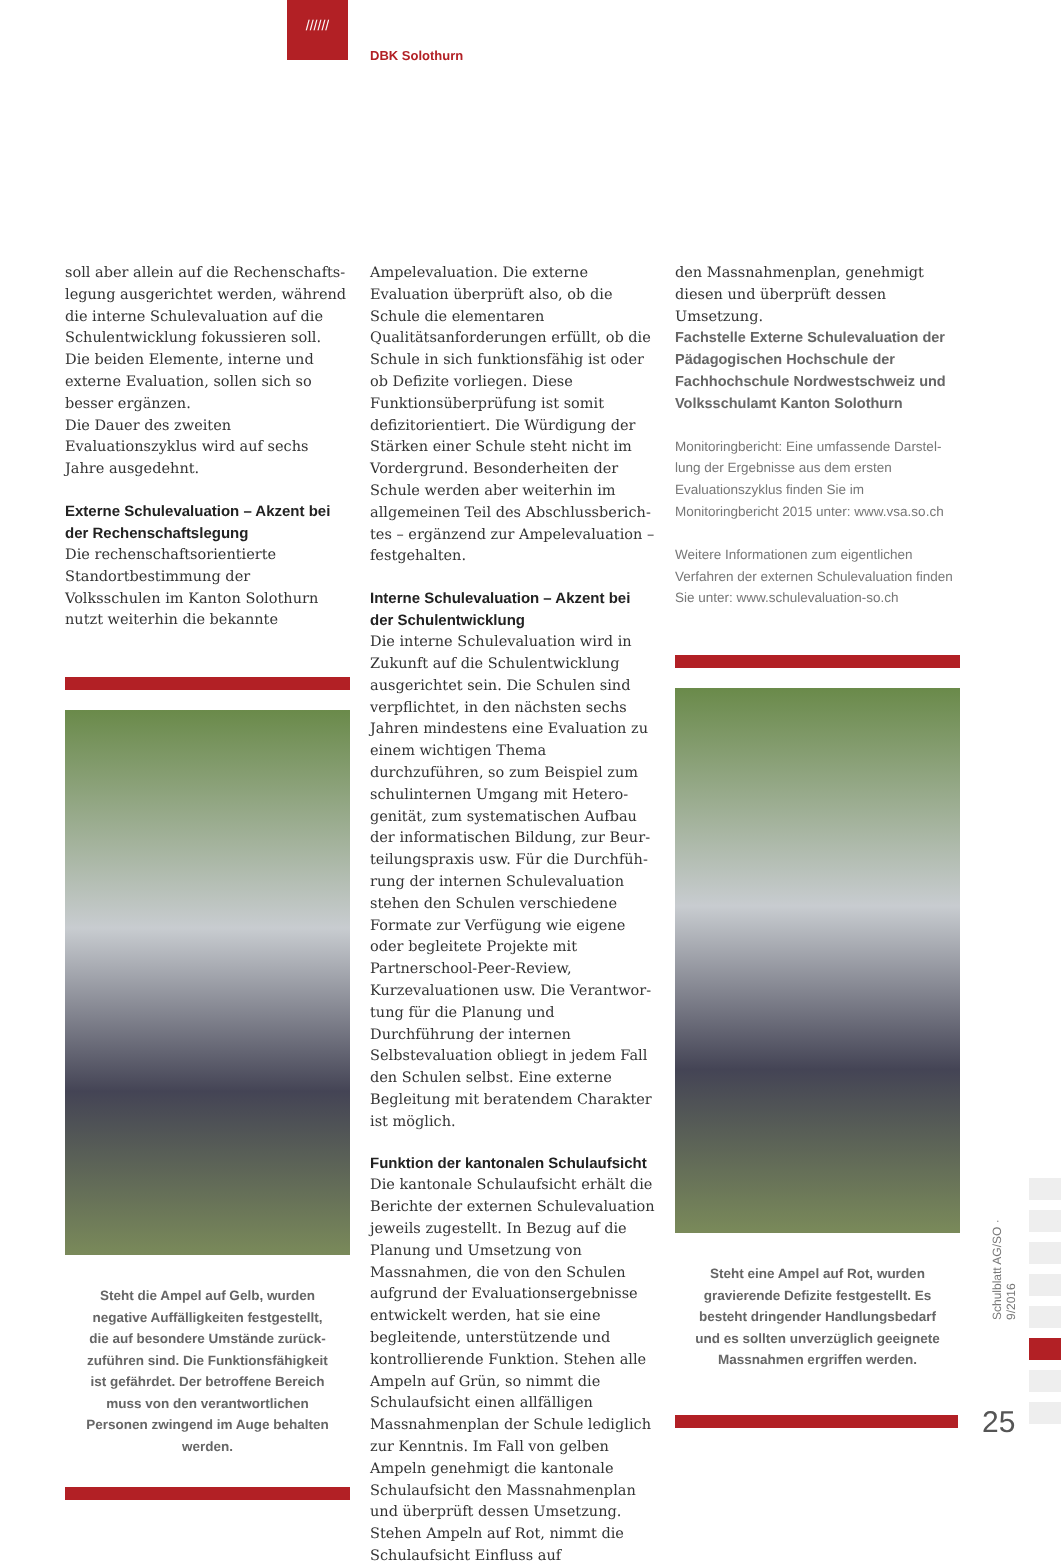//////
DBK Solothurn
soll aber allein auf die Rechenschafts­legung ausgerichtet werden, während die interne Schulevaluation auf die Schulentwicklung fokussieren soll. Die beiden Elemente, interne und externe Evaluation, sollen sich so besser er­gänzen.
Die Dauer des zweiten Evaluationszyklus wird auf sechs Jahre ausgedehnt.
Externe Schulevaluation – Akzent bei der Rechenschaftslegung
Die rechenschaftsorientierte Standort­bestimmung der Volksschulen im Kanton Solothurn nutzt weiterhin die bekannte
Steht die Ampel auf Gelb, wurden negative Auffälligkeiten festgestellt, die auf besondere Umstände zurück­zuführen sind. Die Funktionsfähigkeit ist gefährdet. Der betroffene Bereich muss von den verantwortlichen Personen zwingend im Auge behalten werden.
Ampelevaluation. Die externe Evaluation überprüft also, ob die Schule die elemen­taren Qualitätsanforderungen erfüllt, ob die Schule in sich funktionsfähig ist oder ob Defizite vorliegen. Diese Funktions­überprüfung ist somit defizitorientiert. Die Würdigung der Stärken einer Schule steht nicht im Vordergrund. Besonder­heiten der Schule werden aber weiterhin im allgemeinen Teil des Abschlussberich­tes – ergänzend zur Ampelevaluation – festgehalten.
Interne Schulevaluation – Akzent bei der Schulentwicklung
Die interne Schulevaluation wird in Zu­kunft auf die Schulentwicklung ausge­richtet sein. Die Schulen sind verpflich­tet, in den nächsten sechs Jahren mindes­tens eine Evaluation zu einem wichtigen Thema durchzuführen, so zum Beispiel zum schulinternen Umgang mit Hetero­genität, zum systematischen Aufbau der informatischen Bildung, zur Beur­teilungspraxis usw. Für die Durchfüh­rung der internen Schulevaluation stehen den Schulen verschiedene Formate zur Verfügung wie eigene oder begleitete Projekte mit Partnerschool-Peer-Review, Kurzevaluationen usw. Die Verantwor­tung für die Planung und Durchführung der internen Selbstevaluation obliegt in jedem Fall den Schulen selbst. Eine ex­terne Begleitung mit beratendem Charak­ter ist möglich.
Funktion der kantonalen Schulaufsicht
Die kantonale Schulaufsicht erhält die Berichte der externen Schulevaluation jeweils zugestellt. In Bezug auf die Pla­nung und Umsetzung von Massnahmen, die von den Schulen aufgrund der Eva­luationsergebnisse entwickelt werden, hat sie eine begleitende, unterstützende und kontrollierende Funktion. Stehen alle Ampeln auf Grün, so nimmt die Schulaufsicht einen allfälligen Massnah­menplan der Schule lediglich zur Kennt­nis. Im Fall von gelben Ampeln geneh­migt die kantonale Schulaufsicht den Massnahmenplan und überprüft des­sen Umsetzung. Stehen Ampeln auf Rot, nimmt die Schulaufsicht Einfluss auf
den Massnahmenplan, genehmigt diesen und überprüft dessen Umsetzung.
Fachstelle Externe Schulevaluation der Pädagogischen Hochschule der Fachhochschule Nordwestschweiz und Volksschulamt Kanton Solothurn
Monitoringbericht: Eine umfassende Darstel­lung der Ergebnisse aus dem ersten Evaluations­zyklus finden Sie im Monitoringbericht 2015 unter: www.vsa.so.ch
Weitere Informationen zum eigentlichen Verfahren der externen Schulevaluation finden Sie unter: www.schulevaluation-so.ch
Steht eine Ampel auf Rot, wurden gravierende Defizite festgestellt. Es besteht dringender Handlungsbedarf und es sollten unverzüglich geeignete Massnahmen ergriffen werden.
Schulblatt AG/SO · 9/2016
25